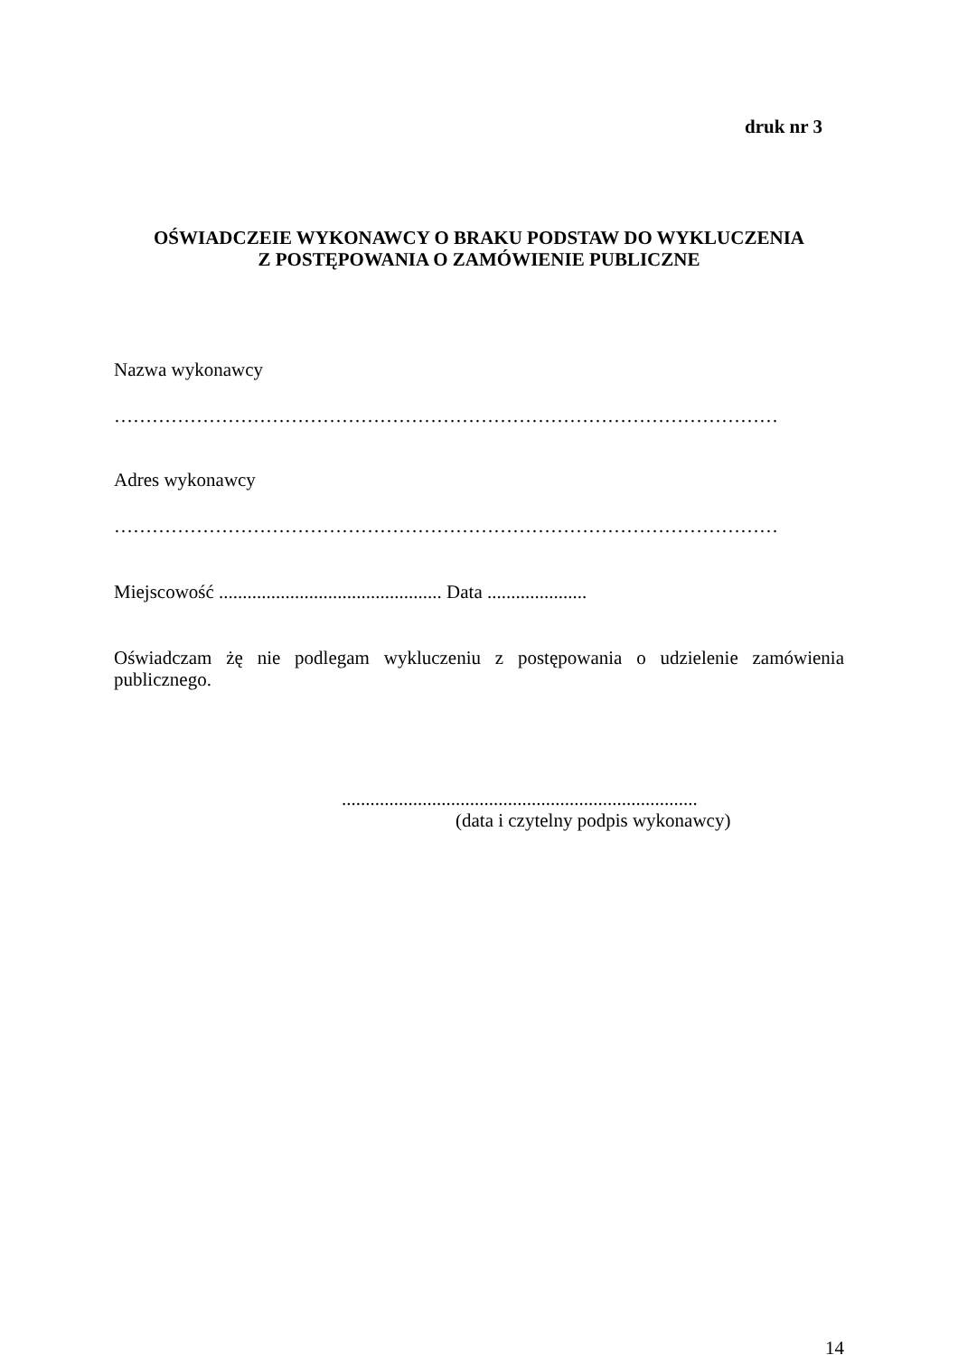druk nr 3
OŚWIADCZEIE WYKONAWCY O BRAKU PODSTAW DO WYKLUCZENIA
Z POSTĘPOWANIA O ZAMÓWIENIE PUBLICZNE
Nazwa wykonawcy
……………………………………………………………………………………………
Adres wykonawcy
……………………………………………………………………………………………
Miejscowość ............................................... Data .....................
Oświadczam żę nie podlegam wykluczeniu z postępowania o udzielenie zamówienia publicznego.
...........................................................................
(data i czytelny podpis wykonawcy)
14